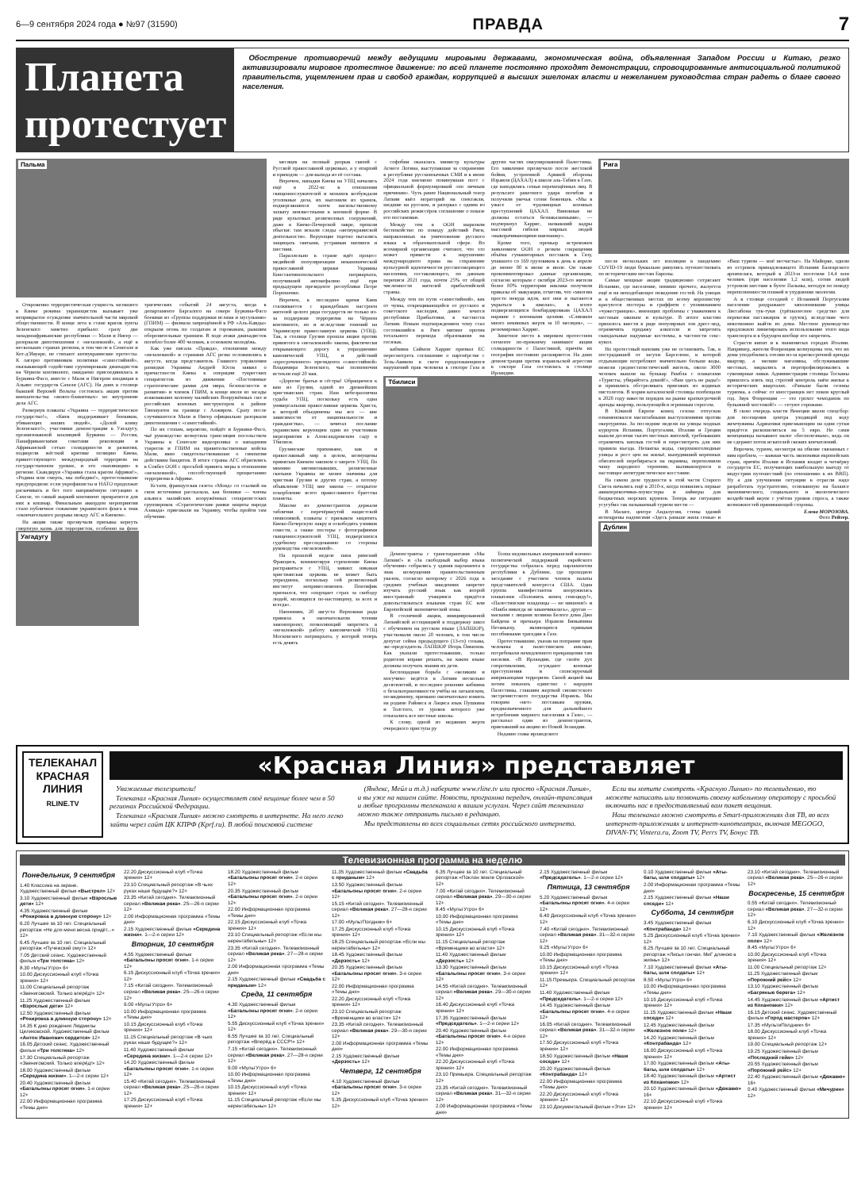6—9 сентября 2024 года ● №97 (31590) ПРАВДА 7
Планета протестует
Обострение противоречий между ведущими мировыми державами, экономическая война, объявленная Западом России и Китаю, резко активизировали мировое протестное движение: по всей планете постоянно проходят демонстрации, спровоцированные антисоциальной политикой правительств, ущемлением прав и свобод граждан, коррупцией в высших эшелонах власти и нежеланием руководства стран радеть о благе своего населения.
Пальма
Откровенно террористическая сущность засевшего в Киеве режима украноцистов вызывает уже неприкрытое осуждение значительной части мировой общественности. В конце лета в стане врагов хунты Зеленского заметно прибыло: сразу две западноафриканские республики — Мали и Нигер — разорвали дипотношения с «незалежной», а ещё в нескольких странах региона, в том числе в Сенегале и Кот-д'Ивуаре, не стихают антиукраинские протесты. К лагерю противников политики «самостийной», оказывающей содействие группировкам джихадистов на Чёрном континенте, ожидаемо присоединилась и Буркина-Фасо, вместе с Мали и Нигером входящая в Альянс государств Сахеля (АГС). На днях в столице бывшей Верхней Вольты состоялась акция против вмешательства «жовто-блакитных» во внутренние дела АГС.
Развернув плакаты «Украина — террористическое государство!», «Киев поддерживает боевиков, убивающих наших людей», «Долой клику Зеленского!», участники демонстрации в Уагадугу, организованной коалицией Буркина — Россия, Панафриканскими советами революции и Африканской сетью солидарности и развития, подвергли жёсткой критике позицию Киева, приветствующего международный терроризм на государственном уровне, и его «махинации» в регионе. Скандируя «Украина стала врагом Африки!», «Родина или смерть, мы победим!», протестовавшие предупредили: если укрофашисты и НАТО продолжат раскачивать и без того напряжённую ситуацию в Сахеле, то самый жаркий континент превратится для них в кошмар. Финальным аккордом мероприятия стало публичное сожжение украинского флага в знак «окончательного разрыва между АГС и Киевом».
На акции также прозвучали призывы вернуть смертную казнь для террористов, особенно на фоне трагических событий 24 августа, когда в департаменте Барсалого на севере Буркина-Фасо боевики из «Группы поддержки ислама и мусульман» (ГПИМ) — филиала запрещённой в РФ «Аль-Каиды» открыли огонь по солдатам и горожанам, рывшим оборонительные траншеи. В ходе атаки джихадистов погибло более 400 человек, в основном молодёжь.
Как уже писала «Правда», отношения между «незалежной» и странами АГС резко осложнились в августе, когда представитель Главного управления разведки Украины Андрей Юсов заявил о причастности Киева к операции туарегских сепаратистов из движения «Постоянные стратегические рамки для мира, безопасности и развития» и членов ГПИМ, в конце июля из засады атаковавших колонну малийских Вооружённых сил и российских военных инструкторов в районе Тинзауатен на границе с Алжиром. Сразу после случившегося Мали и Нигер официально разорвали дипотношения с «самостийной».
По их стопам, вероятно, пойдёт и Буркина-Фасо, чьё руководство возмутила трансляция посольством Украины в Сенегале видеоролика о нападении туарегов и ГПИМ на правительственные войска Мали, явно свидетельствовавшая о симпатии действиям бандитов. В итоге страны АГС обратились в Совбез ООН с просьбой принять меры в отношении «незалежной», способствующей процветанию терроризма в Африке.
Кстати, французская газета «Монд» со ссылкой на свои источники рассказала, как боевики — члены альянса малийских вооружённых сепаратистских группировок «Стратегические рамки защиты народа Азавада» приезжали на Украину, чтобы пройти там обучение.
Уагадугу
месяцев на полный разрыв связей с Русской православной церковью, а у епархий и приходов — для выхода из её состава.
Впрочем, нападки Киева на УПЦ начались ещё в 2022-м: в отношении священнослужителей и монахов возбуждали уголовные дела, их выгоняли из храмов, подвергавшихся затем насильственному захвату неизвестными в военной форме. В ряде культовых религиозных сооружений, даже в Киево-Печерской лавре, прошли обыски: там искали следы «антиукраинской деятельности». Верующие тщетно пытались защищать святыни, устраивая митинги и шествия.
Параллельно в стране идёт процесс медийной популяризации неканонической православной церкви Украины Константинопольского патриархата, получившей автокефалию ещё при предыдущем президенте республики Петре Порошенко.
Впрочем, в последнее время Киев сталкивается с враждебным настроем жителей целого ряда государств не только из-за поддержки терроризма на Чёрном континенте, но и вследствие гонений на Украинскую православную церковь (УПЦ). Так, в столице Грузии прошла акция против принятого в «незалежной» закона, фактически открывающего дорогу к упразднению канонической УПЦ, и действий «просроченного» президента «самостийной» Владимира Зеленского, чьи полномочия истекли ещё 20 мая.
«Дорогие братья и сёстры! Обращаемся к вам из Грузии, одной из древнейших христианских стран. Нам небезразлична судьба УПЦ, поскольку есть одна универсальная православная церковь Христа, в которой объединены мы все — вне зависимости от национальности и гражданства», — зачитал послание украинским верующим один из участников мероприятия в Александровском саду в Тбилиси.
Грузинские прихожане, как и православный мир в целом, возмущены принятым Киевом законом о запрете УПЦ. По мнению митинговавших, религиозные святыни Украины не менее значимы для христиан Грузии и других стран, а потому объявление УПЦ вне закона — открытое оскорбление всего православного братства планеты.
Многие из демонстрантов держали таблички с перечёркнутой нацистской символикой, плакаты с призывом защитить Киево-Печерскую лавру и освободить узников совести, а также постеры с фотографиями священнослужителей УПЦ, подвергшихся судебному преследованию со стороны руководства «незалежной».
На прошлой неделе папа римский Франциск, комментируя стремление Киева расправиться с УПЦ, заявил: никакая христианская церковь не может быть упразднена, поскольку сей религиозный институт неприкосновенен. Понтифик признался, что «ощущает страх за свободу людей, молящихся по-настоящему, за всех и всегда».
Напомним, 20 августа Верховная рада приняла в окончательном чтении законопроект, позволяющий запретить в «незалежной» работу канонической УПЦ Московского патриархата, у которой теперь есть девять
софобии оказалась министр культуры Агнесе Логина, выступавшая за сохранение в республике русскоязычных СМИ и в июне 2024 года внезапно покинувшая пост с официальной формулировкой «по личным причинам». Чуть ранее Национальный театр Латвии ввёл мораторий на спектакли, шедшие на русском, и разорвал с одним из российских режиссёров соглашение о показе его постановки.
Между тем в ООН выразили беспокойство по поводу действий Риги, направленных на уничтожение русского языка в образовательной сфере. Во всемирной организации считают, что это может привести к нарушению международного права на сохранение культурной идентичности русскоговорящего населения, составляющего, по данным переписи 2021 года, почти 25% от общей численности жителей прибалтийской страны.
Между тем по пути «самостийной», как от чумы, открещивающейся от русского и советского наследия, давно мчатся республики Прибалтики, в частности Латвия. Новым подтверждением тому стал состоявшийся в Риге митинг против тотального перевода образования на госязык.
кабмина Саймон Харрис призвал ЕС пересмотреть соглашение о партнёрстве с Тель-Авивом в свете продолжающихся нарушений прав человека в секторе Газа и других частях оккупированной Палестины. Его заявление прозвучало после жестокой бойни, устроенной Армией обороны Израиля (ЦАХАЛ) в школе аль-Табин в Газе, где находились семьи перемещённых лиц. В результате ракетного удара погибли и получили увечья сотни беженцев. «Мы в ужасе от чудовищных военных преступлений ЦАХАЛ. Виновные не должны остаться безнаказанными», — подчеркнул Харрис, назвавший кадры массовой гибели мирных людей «выворачивающими наизнанку».
Кроме того, премьер встревожен заявлением ООН о резком сокращении объёма гуманитарных поставок в Газу, упавшего со 169 грузовиков в день в апреле до менее 80 в июне и июле. Он также прокомментировал данные организации, согласно которым с октября 2023-го жители более 80% территории анклава получили приказы об эвакуации, отметив, что «многим просто некуда идти, вот они и пытаются укрыться в школах», в итоге подвергающихся бомбардировкам ЦАХАЛ наравне с военными целями. «Слишком много невинных жертв за 10 месяцев», — резюмировал Харрис.
Заметное место в мировом протестном сегменте по-прежнему занимают акции солидарности с Палестиной, причём их география постоянно расширяется. На днях демонстрация против израильской агрессии в секторе Газа состоялась в столице Ирландии.
Тбилиси
Демонстранты с транспарантами «Мы Латвия!» и «За свободный выбор языка обучения» собрались у здания парламента в знак возмущения правительственным указом, согласно которому с 2026 года в средних учебных заведениях запретят изучать русский язык как второй иностранный: учащимся придётся довольствоваться языками стран ЕС или Европейской экономической зоны.
В столичной акции, инициированной Латвийской ассоциацией в поддержку школ с обучением на русском языке (ЛАПШОР), участвовали около 20 человек, в том числе депутат сейма предыдущего (13-го) созыва, экс-председатель ЛАПШОР Игорь Пименов. Как указали протестовавшие, только родители вправе решать, на каком языке должны получать знания их дети.
Беспощадная борьба с «великим и могучим» ведётся в Латвии несколько десятилетий, и последнее решение кабмина о безальтернативности учёбы на латышском, по-видимому, призвано окончательно изжить на родине Райниса и Лациса язык Пушкина и Толстого, от уроков которого уже отказались все местные школы.
К слову, одной из недавних жертв очередного приступа ру
Толпа недовольных американской военно-политической поддержкой еврейского государства собралась перед парламентом республики в Дублине, где проходило заседание с участием членов палаты представителей конгресса США. Одна группа манифестантов вооружилась плакатами «Положить конец геноциду!», «Палестинские младенцы — не мишени!» и «Накба никогда не заканчивалась», другая — масками с лицами хозяина Белого дома Джо Байдена и премьера Израиля Биньямина Нетаньяху, являющихся прямыми пособниками трагедии в Газе.
Протестовавшие, указав на попрание прав человека в палестинском анклаве, потребовали немедленного прекращения там насилия. «В Ирландии, где силён дух сопротивления, осуждают военные преступления и спонсируемый американцами терроризм. Своей акцией мы хотим показать единство с народом Палестины, ставшим жертвой сионистского экстремистского государства Израиль. Мы говорим «нет» поставкам оружия, предназначенного для дальнейшего истребления мирного населения в Газе», — рассказал один из демонстрантов, приехавший на акцию из Новой Зеландии.
Недавно глава ирландского
Рига
после нескольких лет изоляции в пандемию COVID-19 люди буквально ринулись путешествовать по историческим местам Европы.
Самые мощные акции традиционно сотрясают Испанию, где население, помимо прочего, жалуется ещё и на неподобающее поведение гостей. На улицах и в общественных местах по всему королевству красуются постеры и граффити с упоминанием «чужестранцев», имеющих проблемы с уважением к местным законам и культуре. В итоге властям пришлось ввести в ряде популярных зон дресс-код, ограничить продажу алкоголя и запретить скандальные надувные костюмы, в частности секс-кукол.
Но протестный маховик уже не остановить. Так, в пострадавшей от засухи Барселоне, в которой отдыхающие потребляют значительно больше воды, нежели среднестатистический житель, около 3000 человек вышли на бульвар Рамбла с плакатами «Туристы, убирайтесь домой!», «Вам здесь не рады!» и принялись обстреливать приезжих из водяных пистолетов. В мэрии каталонской столицы пообещали к 2028 году навести порядок на рынке краткосрочной аренды квартир, пользующейся огромным спросом.
В Южной Европе конец сезона отпусков ознаменовался масштабными выступлениями против овертуризма. За последние недели на улицы модных курортов Испании, Португалии, Италии и Греции вышли десятки тысяч местных жителей, требовавших ограничить наплыв гостей и пересмотреть для них правила въезда. Нехватка воды, сверхмноголюдные улицы и рост цен на жильё, вынудивший коренных обитателей перебираться на окраины, переполнили чашу народного терпения, выливающуюся в настоящее антитуристическое восстание.
На самом деле трудности в этой части Старого Света начались ещё в 2010-х, когда появились первые авиаперевозчики-лоукостеры и лайнеры для бюджетных морских круизов. Теперь же ситуацию усугубил так называемый туризм мести —
В Малаге, центре Андалусии, стены зданий испещрены надписями «Здесь раньше жила семья» и «Ваш туризм — моё несчастье». На Майорке, одном из островов принадлежащего Испании Балеарского архипелага, который в 2023-м посетили 14,4 млн человек (при населении 1,2 млн), сотни людей устроили шествие в бухте Пальмы, негодуя по поводу переполненности пляжей и ухудшения экологии.
А в столице соседней с Испанией Португалии население раздражают заполонившие улицы Лиссабона тук-туки (трёхколесное средство для перевозки пассажиров и грузов), вследствие чего невозможно выйти из дома. Местное руководство предложило лимитировать использование этого вида транспорта и в будущем вообще его запретить.
Страсти кипят и в знаменитых городах Италии. Например, жители Флоренции возмущены тем, что их дома уподобились отелям из-за краткосрочной аренды квартир, а мелкие магазины, обслуживавшие местных, закрылись и перепрофилировались в сувенирные лавки. Администрации столицы Тосканы пришлось взять под строгий контроль наём жилья в исторических кварталах. «Раньше были сезоны туризма, а сейчас от иностранцев нет покоя круглый год. Звук Флоренции — это грохот чемоданов по булыжной мостовой!» — сетуют горожане.
В свою очередь власти Венеции ввели спецсбор: для посещения центра уходящей под воду жемчужины Адриатики приезжающим на одни сутки придётся раскошелиться на 5 евро. Но сами венецианцы называют налог «бесполезным», ведь он не сдержит поток искателей свежих впечатлений.
Впрочем, туризм, несмотря на обилие связанных с ним проблем, — важная часть экономики европейских стран, причём Италия и Испания входят в четвёрку государств ЕС, получающих наибольшую выгоду от индустрии путешествий (по отношению к их ВВП). Ну а для улучшения ситуации в отрасли надо разработать турстратегию, основанную на балансе экономического, социального и экологического воздействий вкупе с учётом уровня спроса, а также возможностей принимающей стороны.
Елена МОРОЗОВА.
Фото Рейтер.
Дублин
ТЕЛЕКАНАЛ
КРАСНАЯ
ЛИНИЯ
RLINE.TV
«Красная Линия» представляет
Уважаемые телезрители!
Телеканал «Красная Линия» осуществляет своё вещание более чем в 50 регионах Российской Федерации.
Телеканал «Красная Линия» можно смотреть в интернете. На него легко зайти через сайт ЦК КПРФ (Kprf.ru). В любой поисковой системе
(Яндекс, Мейл и т.д.) наберите www.rline.tv или просто «Красная Линия», и вы уже на нашем сайте. Новости, программа передач, онлайн-трансляция и любые программы телеканала к вашим услугам. Через сайт телеканала можно также отправить письмо в редакцию.
Мы представлены во всех социальных сетях российского интернета.
Если вы хотите смотреть «Красную Линию» по телевидению, то можете написать или позвонить своему кабельному оператору с просьбой включить нас в предоставляемый вам пакет вещания.
Наш телеканал можно смотреть в Smart-приложениях для ТВ, во всех интернет-приложениях и интернет-кинотеатрах, включая MEGOGO, DIVAN-TV, Vintera.ru, Zoom TV, Perrs TV, Бонус ТВ.
Телевизионная программа на неделю
Понедельник, 9 сентября
1.40 Классика на экране. Художественный фильм «Выстрел» 12+
3.10 Художественный фильм «Взрослые дети» 12+
4.35 Художественный фильм «Рокировка в длинную сторону» 12+
6.20 Лучшее за 10 лет. Специальный репортаж «Не для меня весна придёт...» 12+
6.45 Лучшее за 10 лет. Специальный репортаж «Пучежский омут» 12+
7.05 Детский сеанс. Художественный фильм «Три толстяка» 12+
8.30 «МультУтро» 6+
10.00 Дискуссионный клуб «Точка зрения» 12+
11.00 Специальный репортаж «Звениговский. Только вперёд!» 12+
11.25 Художественный фильм «Взрослые дети» 12+
12.50 Художественный фильм «Рокировка в длинную сторону» 12+
14.35 К дню рождения Людмилы Целиковской. Художественный фильм «Антон Иванович сердится» 12+
16.05 Детский сеанс. Художественный фильм «Три толстяка» 12+
17.30 Специальный репортаж «Звениговский. Только вперёд!» 12+
18.00 Художественный фильм «Середина жизни». 1—2-я серии 12+
20.40 Художественный фильм «Батальоны просят огня». 1-я серии 12+
22.00 Информационная программа «Темы дня»
22.20 Дискуссионный клуб «Точка зрения» 12+
23.10 Специальный репортаж «В чьих руках наше будущее?» 12+
23.35 «Китай сегодня». Телевизионный сериал «Великая река». 25—26-я серии 12+
2.00 Информационная программа «Темы дня»
2.15 Художественный фильм «Середина жизни». 1—2-я серии 12+
Вторник, 10 сентября
4.55 Художественный фильм «Батальоны просят огня». 1-я серии 12+
6.15 Дискуссионный клуб «Точка зрения» 12+
7.15 «Китай сегодня». Телевизионный сериал «Великая река». 25—26-я серии 12+
9.00 «МультУтро» 6+
10.00 Информационная программа «Темы дня»
10.15 Дискуссионный клуб «Точка зрения» 12+
11.15 Специальный репортаж «В чьих руках наше будущее?» 12+
11.40 Художественный фильм «Середина жизни». 1—2-я серии 12+
14.20 Художественный фильм «Батальоны просят огня». 1-я серии 12+
15.40 «Китай сегодня». Телевизионный сериал «Великая река». 25—26-я серии 12+
17.25 Дискуссионный клуб «Точка зрения» 12+
18.20 Художественный фильм «Батальоны просят огня». 2-я серии 12+
20.35 Художественный фильм «Батальоны просят огня». 2-я серии 12+
22.00 Информационная программа «Темы дня»
22.15 Дискуссионный клуб «Точка зрения» 12+
23.10 Специальный репортаж «Если мы нерентабельны» 12+
23.35 «Китай сегодня». Телевизионный сериал «Великая река». 27—28-я серии 12+
2.00 Информационная программа «Темы дня»
2.15 Художественный фильм «Свадьба с приданым» 12+
Среда, 11 сентября
4.30 Художественный фильм «Батальоны просят огня». 2-я серии 12+
5.55 Дискуссионный клуб «Точка зрения» 12+
6.55 Лучшее за 10 лет. Специальный репортаж «Вперёд в СССР!» 12+
7.15 «Китай сегодня». Телевизионный сериал «Великая река». 27—28-я серии 12+
9.00 «МультУтро» 6+
10.00 Информационная программа «Темы дня»
10.15 Дискуссионный клуб «Точка зрения» 12+
11.15 Специальный репортаж «Если мы нерентабельны» 12+
11.35 Художественный фильм «Свадьба с приданым» 12+
13.50 Художественный фильм «Батальоны просят огня». 2-я серии 12+
15.15 «Китай сегодня». Телевизионный сериал «Великая река». 27—28-я серии 12+
17.00 «МультПолдник» 6+
17.25 Дискуссионный клуб «Точка зрения» 12+
18.25 Специальный репортаж «Если мы нерентабельны» 12+
18.45 Художественный фильм «Дерзость» 12+
20.35 Художественный фильм «Батальоны просят огня». 3-я серии 12+
22.00 Информационная программа «Темы дня»
22.20 Дискуссионный клуб «Точка зрения» 12+
23.10 Специальный репортаж «Временщики во власти» 12+
23.35 «Китай сегодня». Телевизионный сериал «Великая река». 29—30-я серии 12+
2.00 Информационная программа «Темы дня»
2.15 Художественный фильм «Дерзость» 12+
Четверг, 12 сентября
4.10 Художественный фильм «Батальоны просят огня». 3-я серии 12+
5.35 Дискуссионный клуб «Точка зрения» 12+
6.35 Лучшее за 10 лет. Специальный репортаж «Поклон земле Орловской» 12+
7.00 «Китай сегодня». Телевизионный сериал «Великая река». 29—30-я серии 12+
8.45 «МультУтро» 6+
10.00 Информационная программа «Темы дня»
10.15 Дискуссионный клуб «Точка зрения» 12+
11.15 Специальный репортаж «Временщики во власти» 12+
11.40 Художественный фильм «Дерзость» 12+
13.30 Художественный фильм «Батальоны просят огня». 3-я серии 12+
14.55 «Китай сегодня». Телевизионный сериал «Великая река». 29—30-я серии 12+
16.40 Дискуссионный клуб «Точка зрения» 12+
17.35 Художественный фильм «Председатель». 1—2-я серии 12+
20.40 Художественный фильм «Батальоны просят огня». 4-я серии 12+
22.00 Информационная программа «Темы дня»
22.20 Дискуссионный клуб «Точка зрения» 12+
23.10 Премьера. Специальный репортаж 12+
23.35 «Китай сегодня». Телевизионный сериал «Великая река». 31—32-я серии 12+
2.00 Информационная программа «Темы дня»
2.15 Художественный фильм «Председатель». 1—2-я серии 12+
Пятница, 13 сентября
5.20 Художественный фильм «Батальоны просят огня». 4-я серии 12+
6.40 Дискуссионный клуб «Точка зрения» 12+
7.40 «Китай сегодня». Телевизионный сериал «Великая река». 31—32-я серии 12+
9.25 «МультУтро» 6+
10.00 Информационная программа «Темы дня»
10.15 Дискуссионный клуб «Точка зрения» 12+
11.15 Премьера. Специальный репортаж 12+
11.40 Художественный фильм «Председатель». 1—2-я серии 12+
14.45 Художественный фильм «Батальоны просят огня». 4-я серии 12+
16.05 «Китай сегодня». Телевизионный сериал «Великая река». 31—32-я серии 12+
17.50 Дискуссионный клуб «Точка зрения» 12+
18.50 Художественный фильм «Наши соседи» 12+
20.20 Художественный фильм «Контрабанда» 12+
22.00 Информационная программа «Темы дня»
22.20 Дискуссионный клуб «Точка зрения» 12+
23.10 Документальный фильм «Эти» 12+
0.10 Художественный фильм «Аты-баты, шли солдаты» 12+
2.00 Информационная программа «Темы дня»
2.15 Художественный фильм «Наши соседи» 12+
Суббота, 14 сентября
3.45 Художественный фильм «Контрабанда» 12+
5.25 Дискуссионный клуб «Точка зрения» 12+
6.25 Лучшее за 10 лет. Специальный репортаж «Лисья гончая. МиГ длиною в жизнь» 12+
7.10 Художественный фильм «Аты-баты, шли солдаты» 12+
8.50 «МультУтро» 6+
10.00 Информационная программа «Темы дня»
10.15 Дискуссионный клуб «Точка зрения» 12+
11.15 Художественный фильм «Наши соседи» 12+
12.45 Художественный фильм «Железное поле» 12+
14.20 Художественный фильм «Контрабанда» 12+
16.00 Дискуссионный клуб «Точка зрения» 12+
17.00 Художественный фильм «Аты-баты, шли солдаты» 12+
18.40 Художественный фильм «Артист из Кохановки» 12+
20.10 Художественный фильм «Дежавю» 16+
22.10 Дискуссионный клуб «Точка зрения» 12+
23.10 «Китай сегодня». Телевизионный сериал «Великая река». 25—26-я серии 12+
Воскресенье, 15 сентября
0.55 «Китай сегодня». Телевизионный сериал «Великая река». 27—32-я серии 12+
6.10 Дискуссионный клуб «Точка зрения» 12+
7.10 Художественный фильм «Железное поле» 12+
8.45 «МультУтро» 6+
10.00 Дискуссионный клуб «Точка зрения» 12+
11.00 Специальный репортаж 12+
11.25 Художественный фильм «Порожний рейс» 12+
13.10 Художественный фильм «Багряные берега» 12+
14.45 Художественный фильм «Артист из Кохановки» 12+
16.15 Детский сеанс. Художественный фильм «Город мастеров» 12+
17.35 «МультиПолдник» 6+
18.00 Дискуссионный клуб «Точка зрения» 12+
19.00 Специальный репортаж 12+
19.25 Художественный фильм «Последний гейм» 12+
20.55 Художественный фильм «Порожний рейс» 12+
22.40 Художественный фильм «Дежавю» 16+
0.40 Художественный фильм «Мичурин» 12+